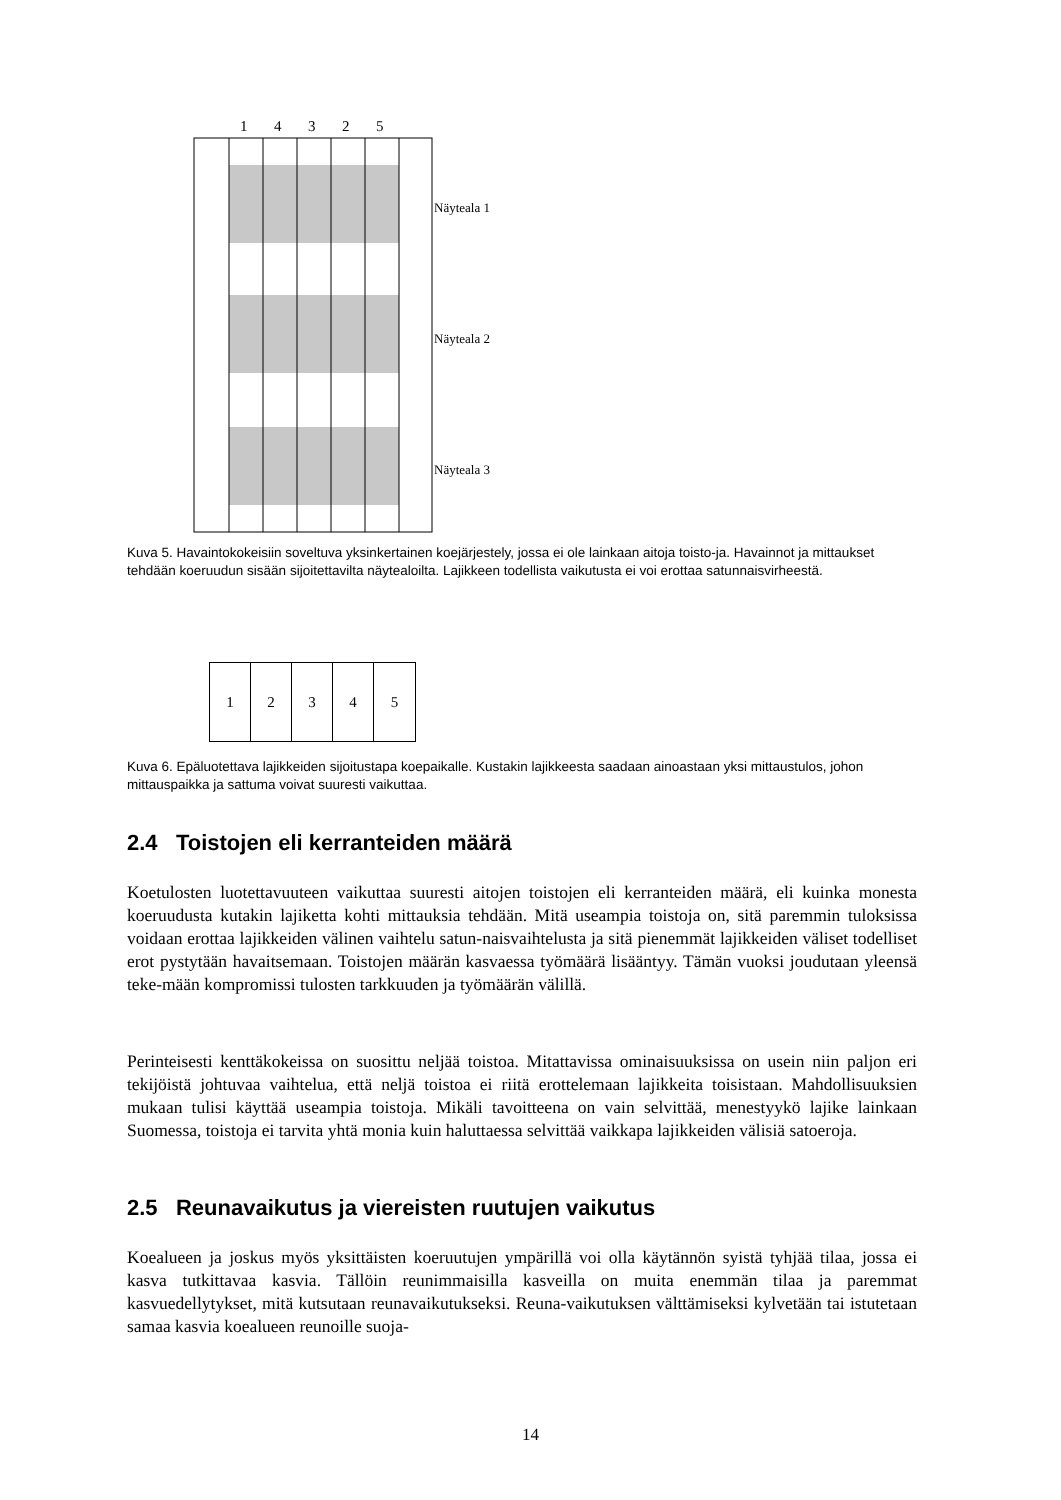1 4 3 2 5
Näyteala 1
Näyteala 2
Näyteala 3
Kuva 5. Havaintokokeisiin soveltuva yksinkertainen koejärjestely, jossa ei ole lainkaan aitoja toisto-ja. Havainnot ja mittaukset tehdään koeruudun sisään sijoitettavilta näytealoilta. Lajikkeen todellista vaikutusta ei voi erottaa satunnaisvirheestä.
1
2 3 4 5
Kuva 6. Epäluotettava lajikkeiden sijoitustapa koepaikalle. Kustakin lajikkeesta saadaan ainoastaan yksi mittaustulos, johon mittauspaikka ja sattuma voivat suuresti vaikuttaa.
2.4 Toistojen eli kerranteiden määrä
Koetulosten luotettavuuteen vaikuttaa suuresti aitojen toistojen eli kerranteiden määrä, eli kuinka monesta koeruudusta kutakin lajiketta kohti mittauksia tehdään. Mitä useampia toistoja on, sitä paremmin tuloksissa voidaan erottaa lajikkeiden välinen vaihtelu satun-naisvaihtelusta ja sitä pienemmät lajikkeiden väliset todelliset erot pystytään havaitsemaan. Toistojen määrän kasvaessa työmäärä lisääntyy. Tämän vuoksi joudutaan yleensä teke-mään kompromissi tulosten tarkkuuden ja työmäärän välillä.
Perinteisesti kenttäkokeissa on suosittu neljää toistoa. Mitattavissa ominaisuuksissa on usein niin paljon eri tekijöistä johtuvaa vaihtelua, että neljä toistoa ei riitä erottelemaan lajikkeita toisistaan. Mahdollisuuksien mukaan tulisi käyttää useampia toistoja. Mikäli tavoitteena on vain selvittää, menestyykö lajike lainkaan Suomessa, toistoja ei tarvita yhtä monia kuin haluttaessa selvittää vaikkapa lajikkeiden välisiä satoeroja.
2.5 Reunavaikutus ja viereisten ruutujen vaikutus
Koealueen ja joskus myös yksittäisten koeruutujen ympärillä voi olla käytännön syistä tyhjää tilaa, jossa ei kasva tutkittavaa kasvia. Tällöin reunimmaisilla kasveilla on muita enemmän tilaa ja paremmat kasvuedellytykset, mitä kutsutaan reunavaikutukseksi. Reuna-vaikutuksen välttämiseksi kylvetään tai istutetaan samaa kasvia koealueen reunoille suoja-
14